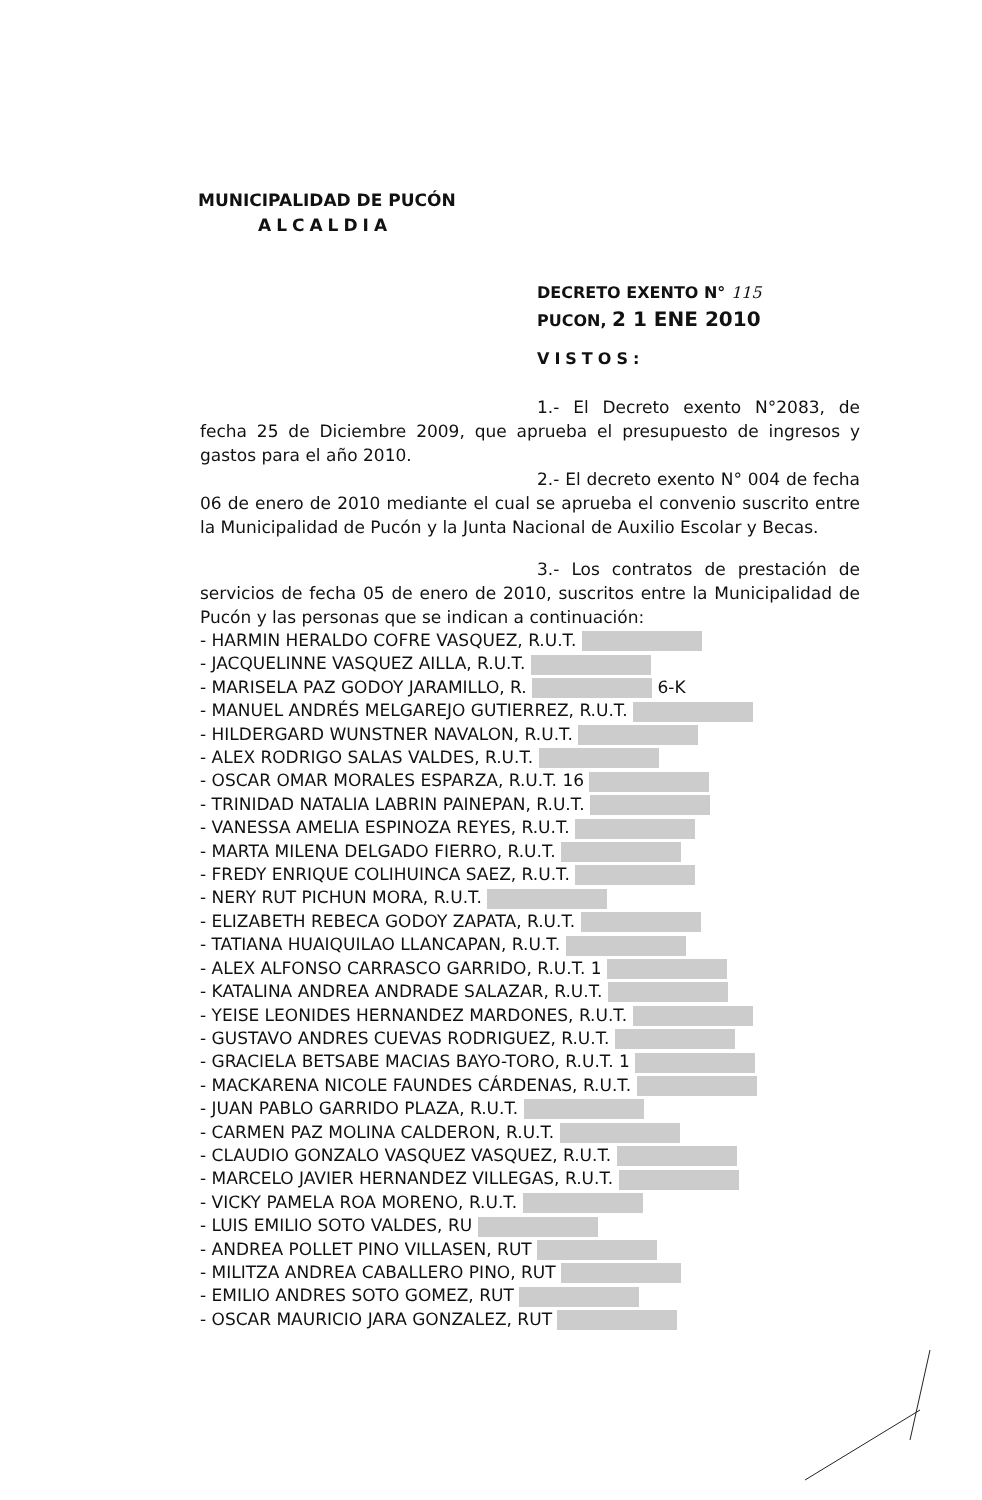MUNICIPALIDAD DE PUCÓN
ALCALDIA
DECRETO EXENTO N° 115
PUCON, 2 1 ENE 2010
VISTOS:
1.- El Decreto exento N°2083, de fecha 25 de Diciembre 2009, que aprueba el presupuesto de ingresos y gastos para el año 2010.
2.- El decreto exento N° 004 de fecha 06 de enero de 2010 mediante el cual se aprueba el convenio suscrito entre la Municipalidad de Pucón y la Junta Nacional de Auxilio Escolar y Becas.
3.- Los contratos de prestación de servicios de fecha 05 de enero de 2010, suscritos entre la Municipalidad de Pucón y las personas que se indican a continuación:
- HARMIN HERALDO COFRE VASQUEZ, R.U.T.
- JACQUELINNE VASQUEZ AILLA, R.U.T.
- MARISELA PAZ GODOY JARAMILLO, R. 6-K
- MANUEL ANDRÉS MELGAREJO GUTIERREZ, R.U.T.
- HILDERGARD WUNSTNER NAVALON, R.U.T.
- ALEX RODRIGO SALAS VALDES, R.U.T.
- OSCAR OMAR MORALES ESPARZA, R.U.T. 16
- TRINIDAD NATALIA LABRIN PAINEPAN, R.U.T.
- VANESSA AMELIA ESPINOZA REYES, R.U.T.
- MARTA MILENA DELGADO FIERRO, R.U.T.
- FREDY ENRIQUE COLIHUINCA SAEZ, R.U.T.
- NERY RUT PICHUN MORA, R.U.T.
- ELIZABETH REBECA GODOY ZAPATA, R.U.T.
- TATIANA HUAIQUILAO LLANCAPAN, R.U.T.
- ALEX ALFONSO CARRASCO GARRIDO, R.U.T. 1
- KATALINA ANDREA ANDRADE SALAZAR, R.U.T.
- YEISE LEONIDES HERNANDEZ MARDONES, R.U.T.
- GUSTAVO ANDRES CUEVAS RODRIGUEZ, R.U.T.
- GRACIELA BETSABE MACIAS BAYO-TORO, R.U.T. 1
- MACKARENA NICOLE FAUNDES CÁRDENAS, R.U.T.
- JUAN PABLO GARRIDO PLAZA, R.U.T.
- CARMEN PAZ MOLINA CALDERON, R.U.T.
- CLAUDIO GONZALO VASQUEZ VASQUEZ, R.U.T.
- MARCELO JAVIER HERNANDEZ VILLEGAS, R.U.T.
- VICKY PAMELA ROA MORENO, R.U.T.
- LUIS EMILIO SOTO VALDES, RU
- ANDREA POLLET PINO VILLASEN, RUT
- MILITZA ANDREA CABALLERO PINO, RUT
- EMILIO ANDRES SOTO GOMEZ, RUT
- OSCAR MAURICIO JARA GONZALEZ, RUT